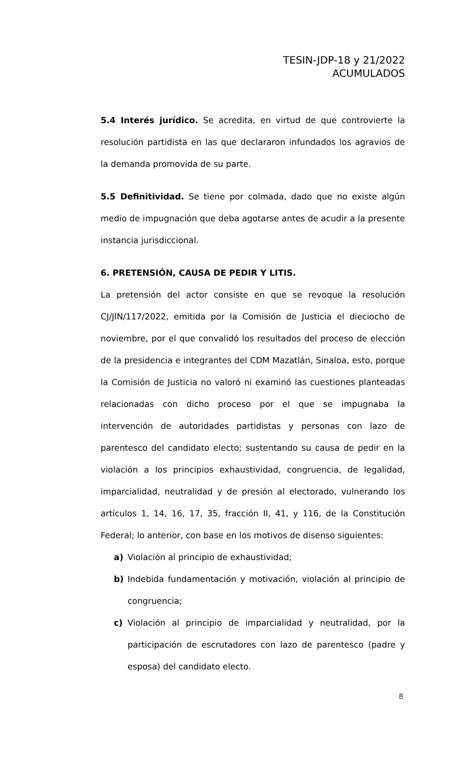TESIN-JDP-18 y 21/2022
ACUMULADOS
5.4 Interés jurídico. Se acredita, en virtud de que controvierte la resolución partidista en las que declararon infundados los agravios de la demanda promovida de su parte.
5.5 Definitividad. Se tiene por colmada, dado que no existe algún medio de impugnación que deba agotarse antes de acudir a la presente instancia jurisdiccional.
6. PRETENSIÓN, CAUSA DE PEDIR Y LITIS.
La pretensión del actor consiste en que se revoque la resolución CJ/JIN/117/2022, emitida por la Comisión de Justicia el dieciocho de noviembre, por el que convalidó los resultados del proceso de elección de la presidencia e integrantes del CDM Mazatlán, Sinaloa, esto, porque la Comisión de Justicia no valoró ni examinó las cuestiones planteadas relacionadas con dicho proceso por el que se impugnaba la intervención de autoridades partidistas y personas con lazo de parentesco del candidato electo; sustentando su causa de pedir en la violación a los principios exhaustividad, congruencia, de legalidad, imparcialidad, neutralidad y de presión al electorado, vulnerando los artículos 1, 14, 16, 17, 35, fracción II, 41, y 116, de la Constitución Federal; lo anterior, con base en los motivos de disenso siguientes:
a) Violación al principio de exhaustividad;
b) Indebida fundamentación y motivación, violación al principio de congruencia;
c) Violación al principio de imparcialidad y neutralidad, por la participación de escrutadores con lazo de parentesco (padre y esposa) del candidato electo.
8